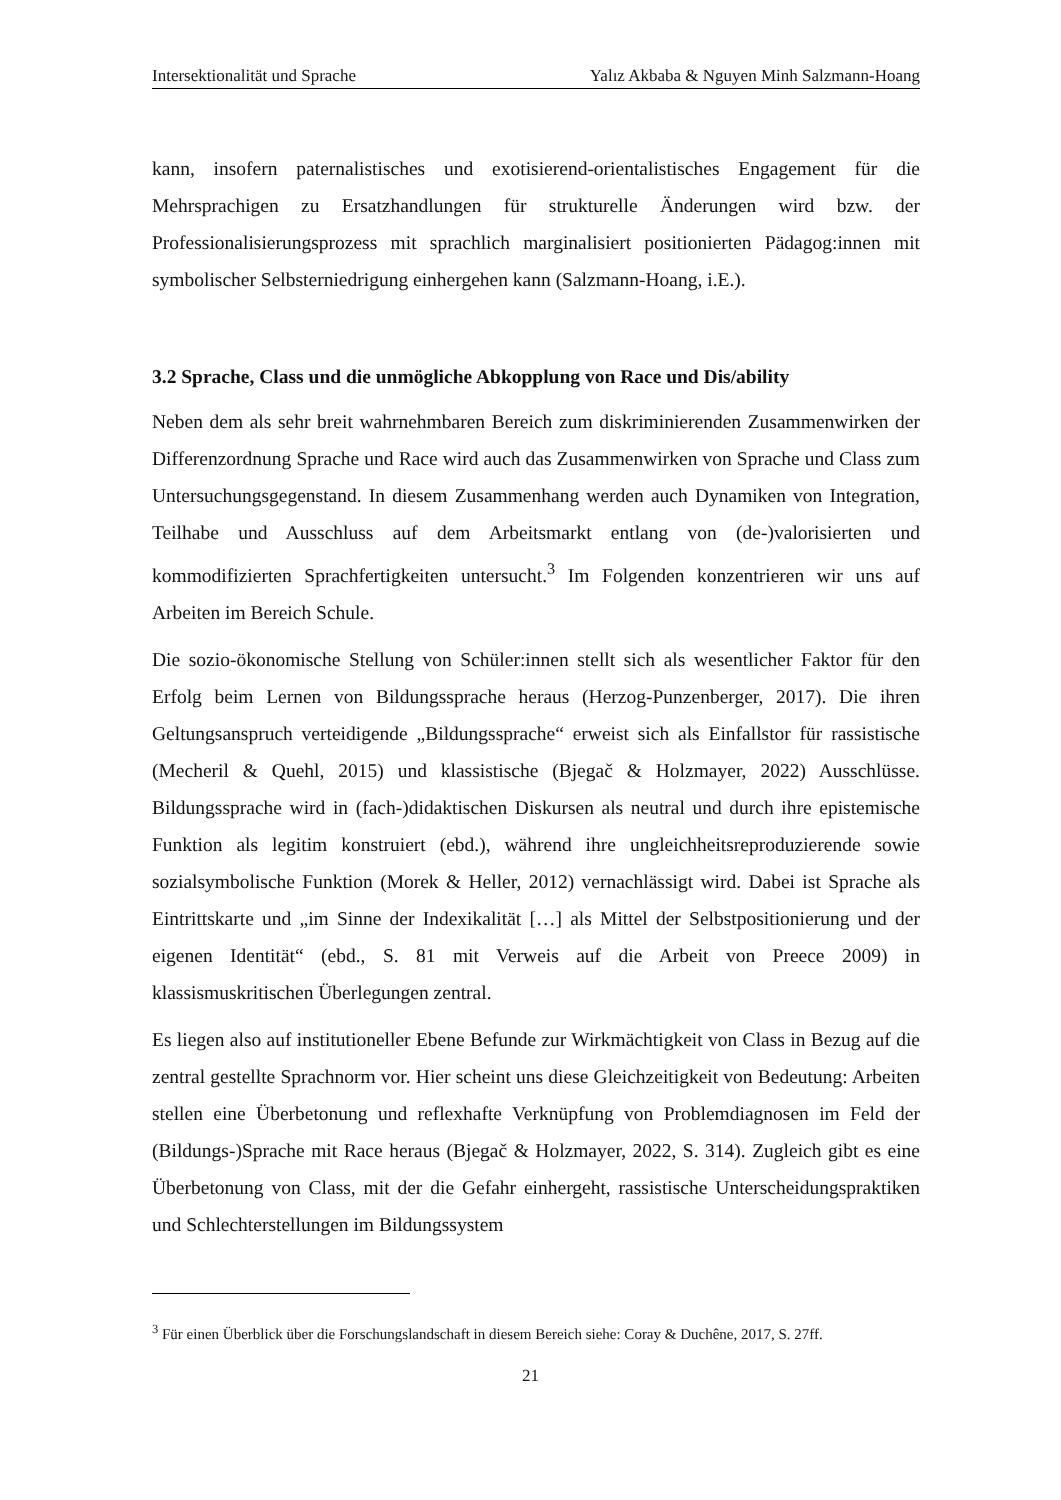Intersektionalität und Sprache Yalız Akbaba & Nguyen Minh Salzmann-Hoang
kann, insofern paternalistisches und exotisierend-orientalistisches Engagement für die Mehrsprachigen zu Ersatzhandlungen für strukturelle Änderungen wird bzw. der Professionalisierungsprozess mit sprachlich marginalisiert positionierten Pädagog:innen mit symbolischer Selbsterniedrigung einhergehen kann (Salzmann-Hoang, i.E.).
3.2 Sprache, Class und die unmögliche Abkopplung von Race und Dis/ability
Neben dem als sehr breit wahrnehmbaren Bereich zum diskriminierenden Zusammenwirken der Differenzordnung Sprache und Race wird auch das Zusammenwirken von Sprache und Class zum Untersuchungsgegenstand. In diesem Zusammenhang werden auch Dynamiken von Integration, Teilhabe und Ausschluss auf dem Arbeitsmarkt entlang von (de-)valorisierten und kommodifizierten Sprachfertigkeiten untersucht.<sup>3</sup> Im Folgenden konzentrieren wir uns auf Arbeiten im Bereich Schule.
Die sozio-ökonomische Stellung von Schüler:innen stellt sich als wesentlicher Faktor für den Erfolg beim Lernen von Bildungssprache heraus (Herzog-Punzenberger, 2017). Die ihren Geltungsanspruch verteidigende „Bildungssprache“ erweist sich als Einfallstor für rassistische (Mecheril & Quehl, 2015) und klassistische (Bjegač & Holzmayer, 2022) Ausschlüsse. Bildungssprache wird in (fach-)didaktischen Diskursen als neutral und durch ihre epistemische Funktion als legitim konstruiert (ebd.), während ihre ungleichheitsreproduzierende sowie sozialsymbolische Funktion (Morek & Heller, 2012) vernachlässigt wird. Dabei ist Sprache als Eintrittskarte und „im Sinne der Indexikalität […] als Mittel der Selbstpositionierung und der eigenen Identität“ (ebd., S. 81 mit Verweis auf die Arbeit von Preece 2009) in klassismuskritischen Überlegungen zentral.
Es liegen also auf institutioneller Ebene Befunde zur Wirkmächtigkeit von Class in Bezug auf die zentral gestellte Sprachnorm vor. Hier scheint uns diese Gleichzeitigkeit von Bedeutung: Arbeiten stellen eine Überbetonung und reflexhafte Verknüpfung von Problemdiagnosen im Feld der (Bildungs-)Sprache mit Race heraus (Bjegač & Holzmayer, 2022, S. 314). Zugleich gibt es eine Überbetonung von Class, mit der die Gefahr einhergeht, rassistische Unterscheidungspraktiken und Schlechterstellungen im Bildungssystem
<sup>3</sup> Für einen Überblick über die Forschungslandschaft in diesem Bereich siehe: Coray & Duchêne, 2017, S. 27ff.
21